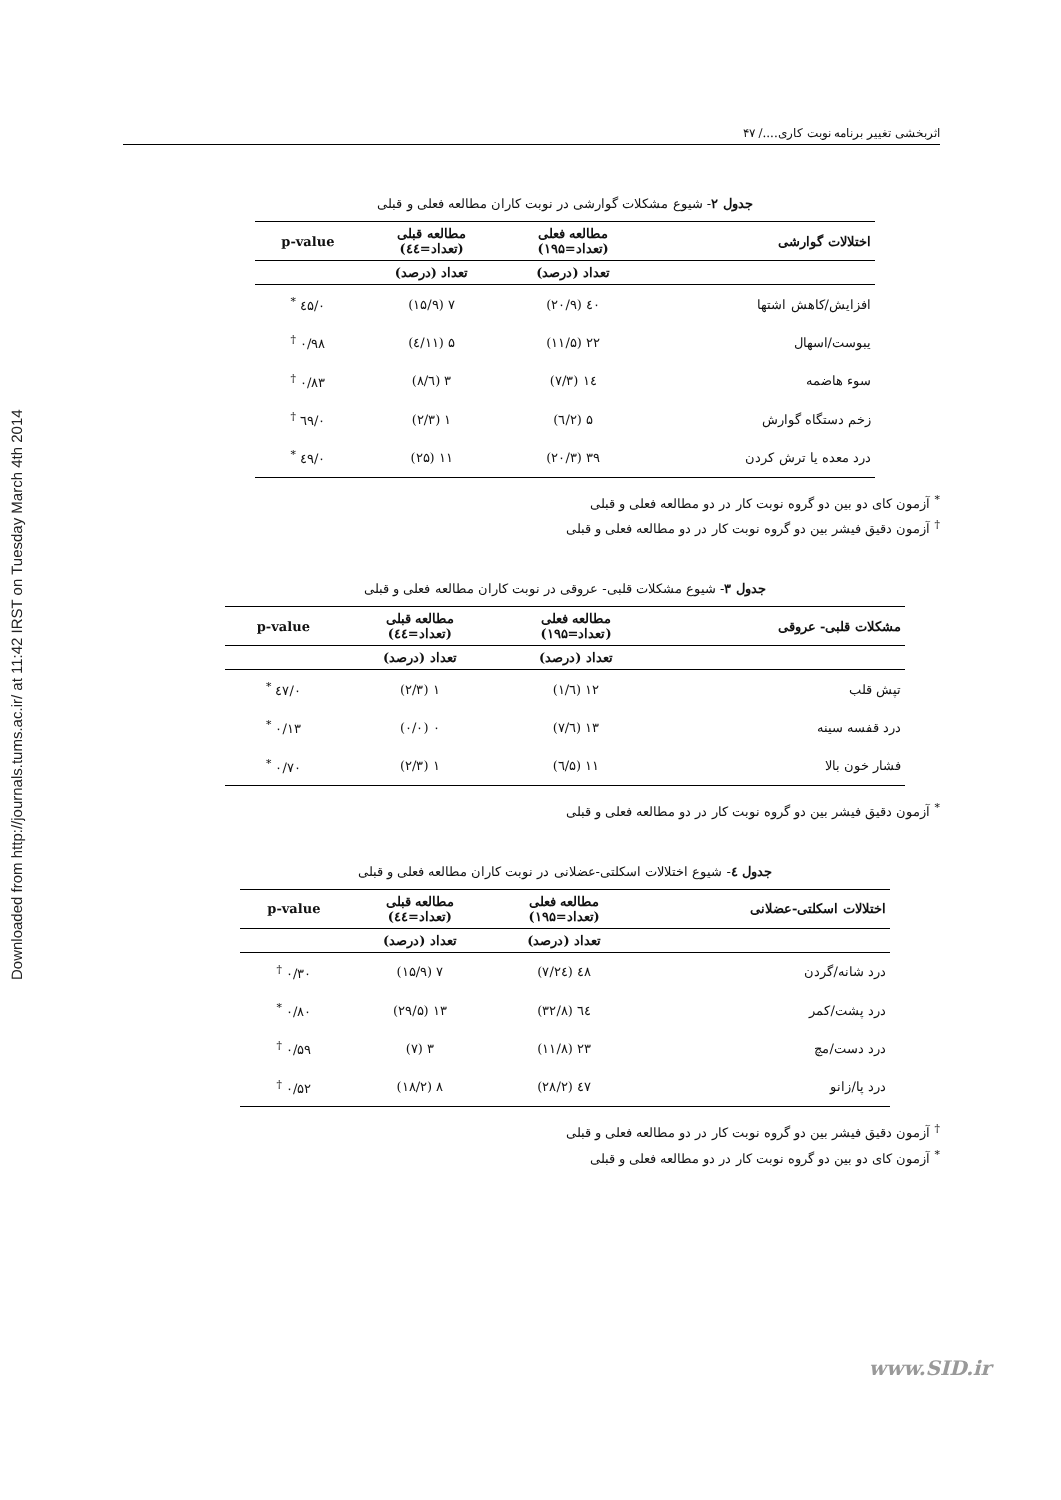Downloaded from http://journals.tums.ac.ir/ at 11:42 IRST on Tuesday March 4th 2014
اثربخشی تغییر برنامه نوبت کاری..../ ۴۷
جدول ۲- شیوع مشکلات گوارشی در نوبت کاران مطالعه فعلی و قبلی
| اختلالات گوارشی | مطالعه فعلی (تعداد=۱۹۵) | مطالعه قبلی (تعداد=٤٤) | p-value |
| --- | --- | --- | --- |
| | تعداد (درصد) | تعداد (درصد) | |
| افزایش/کاهش اشتها | ٤٠ (۲۰/۹) | ۷ (۱۵/۹) | ۰/٤۵ <sup>*</sup> |
| یبوست/اسهال | ۲۲ (۱۱/۵) | ۵ (۱۱/٤) | ۰/۹۸ <sup>†</sup> |
| سوء هاضمه | ١٤ (۷/۳) | ۳ (٦/۸) | ۰/۸۳ <sup>†</sup> |
| زخم دستگاه گوارش | ۵ (۲/٦) | ۱ (۲/۳) | ۰/٦۹ <sup>†</sup> |
| درد معده یا ترش کردن | ۳۹ (۲۰/۳) | ۱۱ (۲۵) | ۰/٤۹ <sup>*</sup> |
<sup>*</sup> آزمون کای دو بین دو گروه نوبت کار در دو مطالعه فعلی و قبلی
<sup>†</sup> آزمون دقیق فیشر بین دو گروه نوبت کار در دو مطالعه فعلی و قبلی
جدول ۳- شیوع مشکلات قلبی- عروقی در نوبت کاران مطالعه فعلی و قبلی
| مشکلات قلبی- عروقی | مطالعه فعلی (تعداد=۱۹۵) | مطالعه قبلی (تعداد=٤٤) | p-value |
| --- | --- | --- | --- |
| | تعداد (درصد) | تعداد (درصد) | |
| تپش قلب | ۱۲ (٦/۱) | ۱ (۲/۳) | ۰/٤۷ <sup>*</sup> |
| درد قفسه سینه | ۱۳ (٦/۷) | ۰ (۰/۰) | ۰/۱۳ <sup>*</sup> |
| فشار خون بالا | ۱۱ (۵/٦) | ۱ (۲/۳) | ۰/۷۰ <sup>*</sup> |
<sup>*</sup> آزمون دقیق فیشر بین دو گروه نوبت کار در دو مطالعه فعلی و قبلی
جدول ٤- شیوع اختلالات اسکلتی-عضلانی در نوبت کاران مطالعه فعلی و قبلی
| اختلالات اسکلتی-عضلانی | مطالعه فعلی (تعداد=۱۹۵) | مطالعه قبلی (تعداد=٤٤) | p-value |
| --- | --- | --- | --- |
| | تعداد (درصد) | تعداد (درصد) | |
| درد شانه/گردن | ٤۸ (۲٤/۷) | ۷ (۱۵/۹) | ۰/۳۰ <sup>†</sup> |
| درد پشت/کمر | ٦٤ (۳۲/۸) | ۱۳ (۲۹/۵) | ۰/۸۰ <sup>*</sup> |
| درد دست/مچ | ۲۳ (۱۱/۸) | ۳ (۷) | ۰/۵۹ <sup>†</sup> |
| درد پا/زانو | ٤۷ (۲۸/۲) | ۸ (۱۸/۲) | ۰/۵۲ <sup>†</sup> |
<sup>†</sup> آزمون دقیق فیشر بین دو گروه نوبت کار در دو مطالعه فعلی و قبلی
<sup>*</sup> آزمون کای دو بین دو گروه نوبت کار در دو مطالعه فعلی و قبلی
www.SID.ir